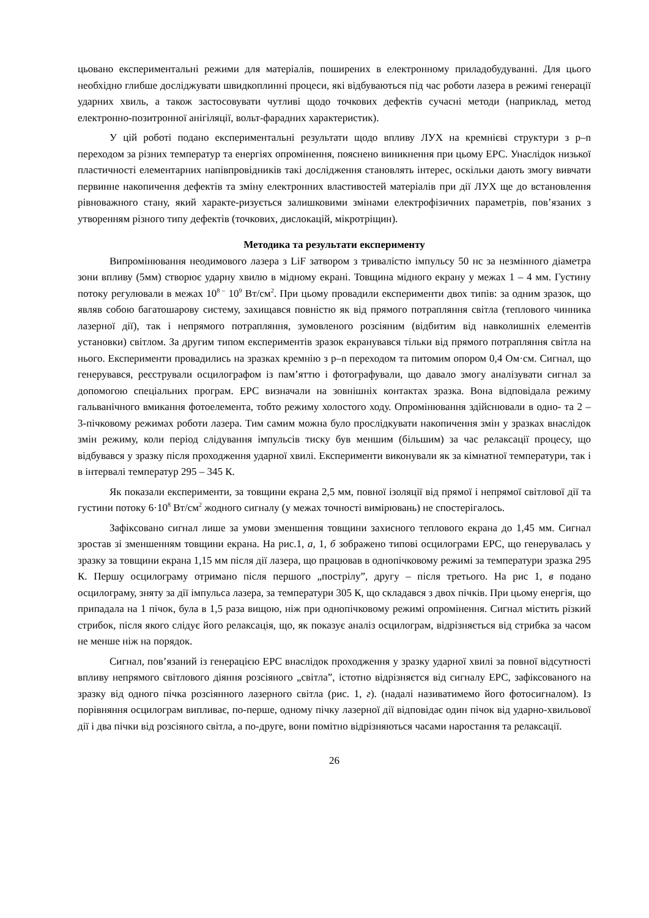цьовано експериментальні режими для матеріалів, поширених в електронному приладобудуванні. Для цього необхідно глибше досліджувати швидкоплинні процеси, які відбуваються під час роботи лазера в режимі генерації ударних хвиль, а також застосовувати чутливі щодо точкових дефектів сучасні методи (наприклад, метод електронно-позитронної анігіляції, вольт-фарадних характеристик).
У цій роботі подано експериментальні результати щодо впливу ЛУХ на кремнієві структури з p–n переходом за різних температур та енергіях опромінення, пояснено виникнення при цьому ЕРС. Унаслідок низької пластичності елементарних напівпровідників такі дослідження становлять інтерес, оскільки дають змогу вивчати первинне накопичення дефектів та зміну електронних властивостей матеріалів при дії ЛУХ ще до встановлення рівноважного стану, який характе-ризується залишковими змінами електрофізичних параметрів, пов’язаних з утворенням різного типу дефектів (точкових, дислокацій, мікротріщин).
Методика та результати експерименту
Випромінювання неодимового лазера з LiF затвором з тривалістю імпульсу 50 нс за незмінного діаметра зони впливу (5мм) створює ударну хвилю в мідному екрані. Товщина мідного екрану у межах 1 – 4 мм. Густину потоку регулювали в межах 10<sup>8 –</sup> 10<sup>9</sup> Вт/см<sup>2</sup>. При цьому провадили експерименти двох типів: за одним зразок, що являв собою багатошарову систему, захищався повністю як від прямого потрапляння світла (теплового чинника лазерної дії), так і непрямого потрапляння, зумовленого розсіяним (відбитим від навколишніх елементів установки) світлом. За другим типом експериментів зразок екранувався тільки від прямого потрапляння світла на нього. Експерименти провадились на зразках кремнію з p–n переходом та питомим опором 0,4 Ом·см. Сигнал, що генерувався, реєстрували осцилографом із пам’яттю і фотографували, що давало змогу аналізувати сигнал за допомогою спеціальних програм. ЕРС визначали на зовнішніх контактах зразка. Вона відповідала режиму гальванічного вмикання фотоелемента, тобто режиму холостого ходу. Опромінювання здійснювали в одно- та 2 – 3-пічковому режимах роботи лазера. Тим самим можна було прослідкувати накопичення змін у зразках внаслідок змін режиму, коли період слідування імпульсів тиску був меншим (більшим) за час релаксації процесу, що відбувався у зразку після проходження ударної хвилі. Експерименти виконували як за кімнатної температури, так і в інтервалі температур 295 – 345 К.
Як показали експерименти, за товщини екрана 2,5 мм, повної ізоляції від прямої і непрямої світлової дії та густини потоку 6·10<sup>8</sup> Вт/см<sup>2</sup> жодного сигналу (у межах точності вимірювань) не спостерігалось.
Зафіксовано сигнал лише за умови зменшення товщини захисного теплового екрана до 1,45 мм. Сигнал зростав зі зменшенням товщини екрана. На рис.1, а, 1, б зображено типові осцилограми ЕРС, що генерувалась у зразку за товщини екрана 1,15 мм після дії лазера, що працював в однопічковому режимі за температури зразка 295 К. Першу осцилограму отримано після першого „пострілу”, другу – після третього. На рис 1, в подано осцилограму, зняту за дії імпульса лазера, за температури 305 К, що складався з двох пічків. При цьому енергія, що припадала на 1 пічок, була в 1,5 раза вищою, ніж при однопічковому режимі опромінення. Сигнал містить різкий стрибок, після якого слідує його релаксація, що, як показує аналіз осцилограм, відрізняється від стрибка за часом не менше ніж на порядок.
Сигнал, пов’язаний із генерацією ЕРС внаслідок проходження у зразку ударної хвилі за повної відсутності впливу непрямого світлового діяння розсіяного „світла”, істотно відрізняєтся від сигналу ЕРС, зафіксованого на зразку від одного пічка розсіянного лазерного світла (рис. 1, г). (надалі називатимемо його фотосигналом). Із порівняння осцилограм випливає, по-перше, одному пічку лазерної дії відповідає один пічок від ударно-хвильової дії і два пічки від розсіяного світла, а по-друге, вони помітно відрізняються часами наростання та релаксації.
26